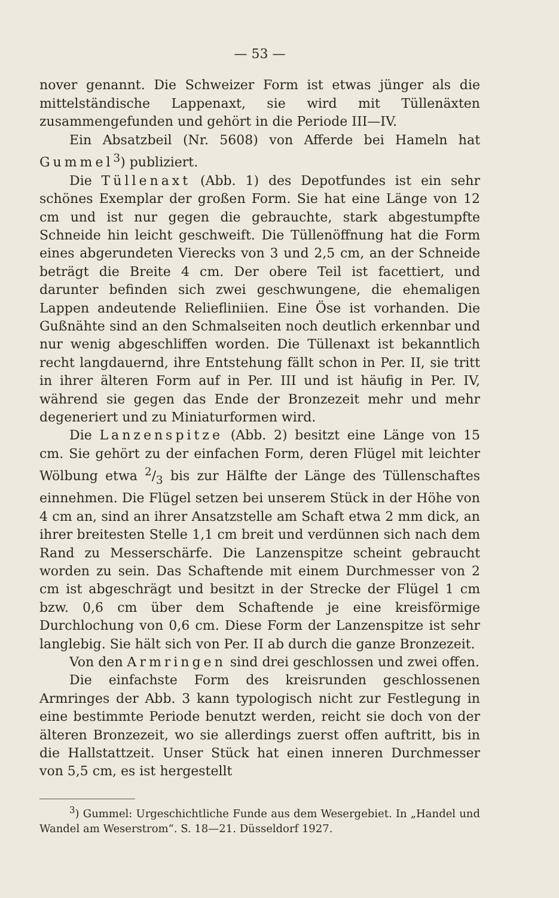— 53 —
nover genannt. Die Schweizer Form ist etwas jünger als die mittelständische Lappenaxt, sie wird mit Tüllenäxten zusammengefunden und gehört in die Periode III—IV.
Ein Absatzbeil (Nr. 5608) von Afferde bei Hameln hat Gummel<sup>3</sup>) publiziert.
Die Tüllenaxt (Abb. 1) des Depotfundes ist ein sehr schönes Exemplar der großen Form. Sie hat eine Länge von 12 cm und ist nur gegen die gebrauchte, stark abgestumpfte Schneide hin leicht geschweift. Die Tüllenöffnung hat die Form eines abgerundeten Vierecks von 3 und 2,5 cm, an der Schneide beträgt die Breite 4 cm. Der obere Teil ist facettiert, und darunter befinden sich zwei geschwungene, die ehemaligen Lappen andeutende Reliefliniien. Eine Öse ist vorhanden. Die Gußnähte sind an den Schmalseiten noch deutlich erkennbar und nur wenig abgeschliffen worden. Die Tüllenaxt ist bekanntlich recht langdauernd, ihre Entstehung fällt schon in Per. II, sie tritt in ihrer älteren Form auf in Per. III und ist häufig in Per. IV, während sie gegen das Ende der Bronzezeit mehr und mehr degeneriert und zu Miniaturformen wird.
Die Lanzenspitze (Abb. 2) besitzt eine Länge von 15 cm. Sie gehört zu der einfachen Form, deren Flügel mit leichter Wölbung etwa 2/3 bis zur Hälfte der Länge des Tüllenschaftes einnehmen. Die Flügel setzen bei unserem Stück in der Höhe von 4 cm an, sind an ihrer Ansatzstelle am Schaft etwa 2 mm dick, an ihrer breitesten Stelle 1,1 cm breit und verdünnen sich nach dem Rand zu Messerschärfe. Die Lanzenspitze scheint gebraucht worden zu sein. Das Schaftende mit einem Durchmesser von 2 cm ist abgeschrägt und besitzt in der Strecke der Flügel 1 cm bzw. 0,6 cm über dem Schaftende je eine kreisförmige Durchlochung von 0,6 cm. Diese Form der Lanzenspitze ist sehr langlebig. Sie hält sich von Per. II ab durch die ganze Bronzezeit.
Von den Armringen sind drei geschlossen und zwei offen.
Die einfachste Form des kreisrunden geschlossenen Armringes der Abb. 3 kann typologisch nicht zur Festlegung in eine bestimmte Periode benutzt werden, reicht sie doch von der älteren Bronzezeit, wo sie allerdings zuerst offen auftritt, bis in die Hallstattzeit. Unser Stück hat einen inneren Durchmesser von 5,5 cm, es ist hergestellt
<sup>3</sup>) Gummel: Urgeschichtliche Funde aus dem Wesergebiet. In „Handel und Wandel am Weserstrom“. S. 18—21. Düsseldorf 1927.